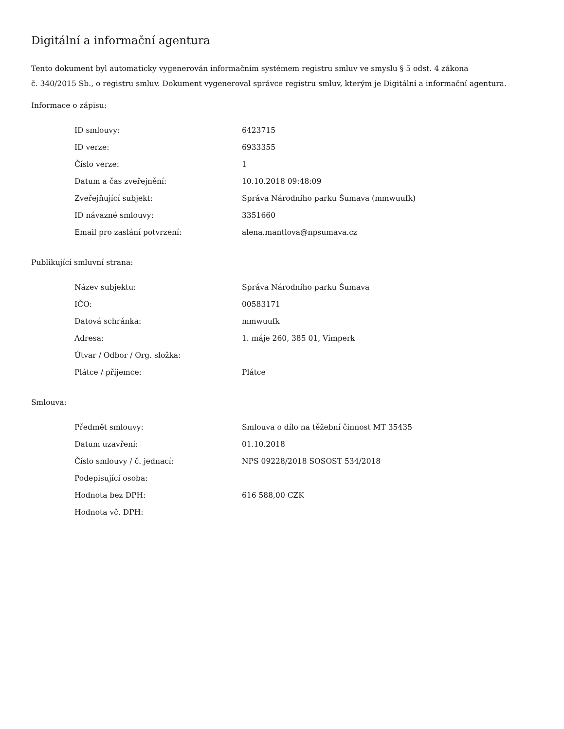Digitální a informační agentura
Tento dokument byl automaticky vygenerován informačním systémem registru smluv ve smyslu § 5 odst. 4 zákona
č. 340/2015 Sb., o registru smluv. Dokument vygeneroval správce registru smluv, kterým je Digitální a informační agentura.
Informace o zápisu:
| ID smlouvy: | 6423715 |
| ID verze: | 6933355 |
| Číslo verze: | 1 |
| Datum a čas zveřejnění: | 10.10.2018 09:48:09 |
| Zveřejňující subjekt: | Správa Národního parku Šumava (mmwuufk) |
| ID návazné smlouvy: | 3351660 |
| Email pro zaslání potvrzení: | alena.mantlova@npsumava.cz |
Publikující smluvní strana:
| Název subjektu: | Správa Národního parku Šumava |
| IČO: | 00583171 |
| Datová schránka: | mmwuufk |
| Adresa: | 1. máje 260, 385 01, Vimperk |
| Útvar / Odbor / Org. složka: | |
| Plátce / příjemce: | Plátce |
Smlouva:
| Předmět smlouvy: | Smlouva o dílo na těžební činnost MT 35435 |
| Datum uzavření: | 01.10.2018 |
| Číslo smlouvy / č. jednací: | NPS 09228/2018 SOSOST 534/2018 |
| Podepisující osoba: | |
| Hodnota bez DPH: | 616 588,00 CZK |
| Hodnota vč. DPH: | |